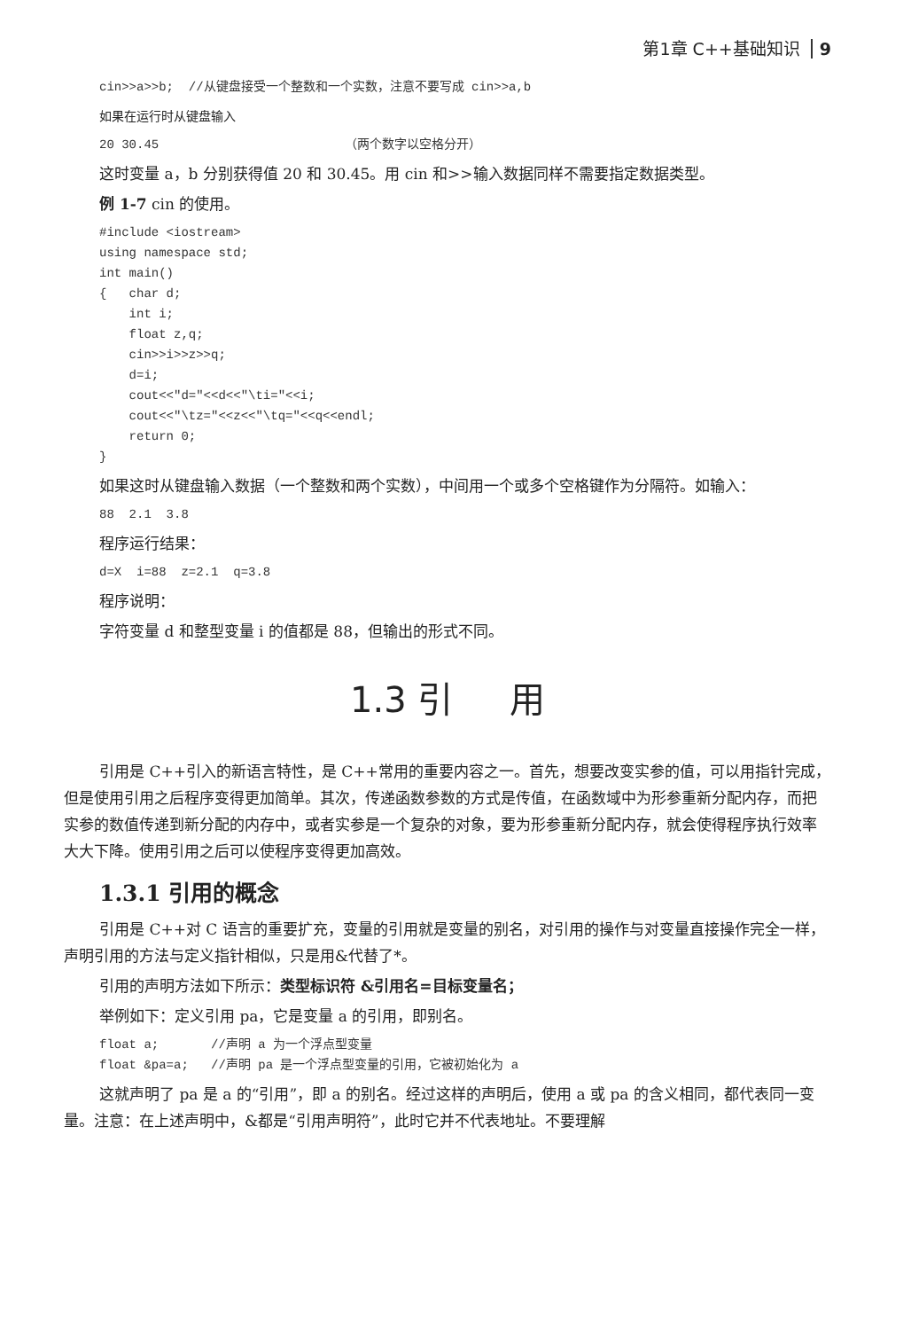第1章 C++基础知识 9
cin>>a>>b;  //从键盘接受一个整数和一个实数，注意不要写成 cin>>a,b
如果在运行时从键盘输入
20 30.45                         （两个数字以空格分开）
这时变量 a，b 分别获得值 20 和 30.45。用 cin 和>>输入数据同样不需要指定数据类型。
例 1-7 cin 的使用。
#include <iostream>
using namespace std;
int main()
{   char d;
    int i;
    float z,q;
    cin>>i>>z>>q;
    d=i;
    cout<<"d="<<d<<"\ti="<<i;
    cout<<"\tz="<<z<<"\tq="<<q<<endl;
    return 0;
}
如果这时从键盘输入数据（一个整数和两个实数），中间用一个或多个空格键作为分隔符。如输入：
88  2.1  3.8
程序运行结果：
d=X  i=88  z=2.1  q=3.8
程序说明：
字符变量 d 和整型变量 i 的值都是 88，但输出的形式不同。
1.3 引 用
引用是 C++引入的新语言特性，是 C++常用的重要内容之一。首先，想要改变实参的值，可以用指针完成，但是使用引用之后程序变得更加简单。其次，传递函数参数的方式是传值，在函数域中为形参重新分配内存，而把实参的数值传递到新分配的内存中，或者实参是一个复杂的对象，要为形参重新分配内存，就会使得程序执行效率大大下降。使用引用之后可以使程序变得更加高效。
1.3.1 引用的概念
引用是 C++对 C 语言的重要扩充，变量的引用就是变量的别名，对引用的操作与对变量直接操作完全一样，声明引用的方法与定义指针相似，只是用&代替了*。
引用的声明方法如下所示：类型标识符 &引用名=目标变量名；
举例如下：定义引用 pa，它是变量 a 的引用，即别名。
float a;       //声明 a 为一个浮点型变量
float &pa=a;   //声明 pa 是一个浮点型变量的引用，它被初始化为 a
这就声明了 pa 是 a 的“引用”，即 a 的别名。经过这样的声明后，使用 a 或 pa 的含义相同，都代表同一变量。注意：在上述声明中，&都是“引用声明符”，此时它并不代表地址。不要理解